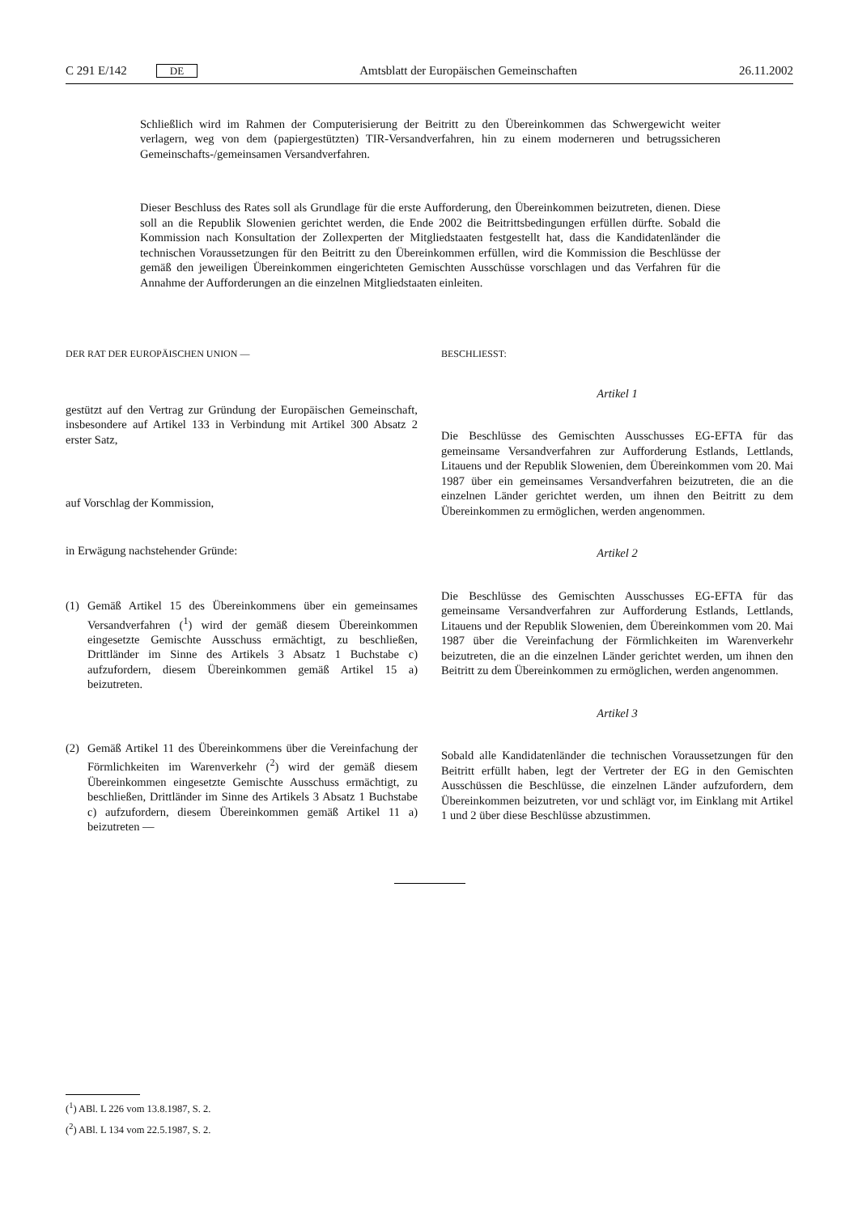C 291 E/142 DE
Amtsblatt der Europäischen Gemeinschaften 26.11.2002
Schließlich wird im Rahmen der Computerisierung der Beitritt zu den Übereinkommen das Schwergewicht weiter verlagern, weg von dem (papiergestützten) TIR-Versandverfahren, hin zu einem moderneren und betrugssicheren Gemeinschafts-/gemeinsamen Versandverfahren.
Dieser Beschluss des Rates soll als Grundlage für die erste Aufforderung, den Übereinkommen beizutreten, dienen. Diese soll an die Republik Slowenien gerichtet werden, die Ende 2002 die Beitrittsbedingungen erfüllen dürfte. Sobald die Kommission nach Konsultation der Zollexperten der Mitgliedstaaten festgestellt hat, dass die Kandidatenländer die technischen Voraussetzungen für den Beitritt zu den Übereinkommen erfüllen, wird die Kommission die Beschlüsse der gemäß den jeweiligen Übereinkommen eingerichteten Gemischten Ausschüsse vorschlagen und das Verfahren für die Annahme der Aufforderungen an die einzelnen Mitgliedstaaten einleiten.
DER RAT DER EUROPÄISCHEN UNION —
gestützt auf den Vertrag zur Gründung der Europäischen Gemeinschaft, insbesondere auf Artikel 133 in Verbindung mit Artikel 300 Absatz 2 erster Satz,
auf Vorschlag der Kommission,
in Erwägung nachstehender Gründe:
(1) Gemäß Artikel 15 des Übereinkommens über ein gemeinsames Versandverfahren (<sup>1</sup>) wird der gemäß diesem Übereinkommen eingesetzte Gemischte Ausschuss ermächtigt, zu beschließen, Drittländer im Sinne des Artikels 3 Absatz 1 Buchstabe c) aufzufordern, diesem Übereinkommen gemäß Artikel 15 a) beizutreten.
(2) Gemäß Artikel 11 des Übereinkommens über die Vereinfachung der Förmlichkeiten im Warenverkehr (<sup>2</sup>) wird der gemäß diesem Übereinkommen eingesetzte Gemischte Ausschuss ermächtigt, zu beschließen, Drittländer im Sinne des Artikels 3 Absatz 1 Buchstabe c) aufzufordern, diesem Übereinkommen gemäß Artikel 11 a) beizutreten —
BESCHLIESST:
Artikel 1
Die Beschlüsse des Gemischten Ausschusses EG-EFTA für das gemeinsame Versandverfahren zur Aufforderung Estlands, Lettlands, Litauens und der Republik Slowenien, dem Übereinkommen vom 20. Mai 1987 über ein gemeinsames Versandverfahren beizutreten, die an die einzelnen Länder gerichtet werden, um ihnen den Beitritt zu dem Übereinkommen zu ermöglichen, werden angenommen.
Artikel 2
Die Beschlüsse des Gemischten Ausschusses EG-EFTA für das gemeinsame Versandverfahren zur Aufforderung Estlands, Lettlands, Litauens und der Republik Slowenien, dem Übereinkommen vom 20. Mai 1987 über die Vereinfachung der Förmlichkeiten im Warenverkehr beizutreten, die an die einzelnen Länder gerichtet werden, um ihnen den Beitritt zu dem Übereinkommen zu ermöglichen, werden angenommen.
Artikel 3
Sobald alle Kandidatenländer die technischen Voraussetzungen für den Beitritt erfüllt haben, legt der Vertreter der EG in den Gemischten Ausschüssen die Beschlüsse, die einzelnen Länder aufzufordern, dem Übereinkommen beizutreten, vor und schlägt vor, im Einklang mit Artikel 1 und 2 über diese Beschlüsse abzustimmen.
(<sup>1</sup>) ABl. L 226 vom 13.8.1987, S. 2.
(<sup>2</sup>) ABl. L 134 vom 22.5.1987, S. 2.